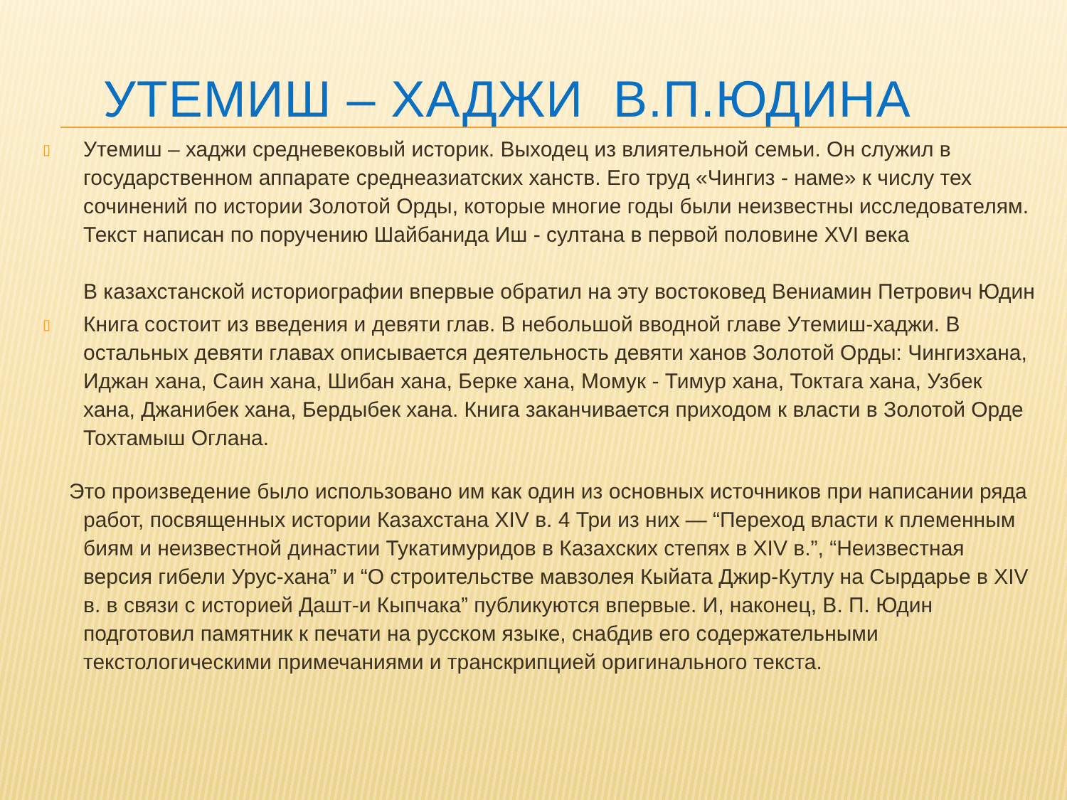УТЕМИШ – ХАДЖИ В.П.ЮДИНА
▯
Утемиш – хаджи средневековый историк. Выходец из влиятельной семьи. Он служил в государственном аппарате среднеазиатских ханств. Его труд «Чингиз - наме» к числу тех сочинений по истории Золотой Орды, которые многие годы были неизвестны исследователям. Текст написан по поручению Шайбанида Иш - султана в первой половине XVI века
В казахстанской историографии впервые обратил на эту востоковед Вениамин Петрович Юдин
▯
Книга состоит из введения и девяти глав. В небольшой вводной главе Утемиш-хаджи. В остальных девяти главах описывается деятельность девяти ханов Золотой Орды: Чингизхана, Иджан хана, Саин хана, Шибан хана, Берке хана, Момук - Тимур хана, Токтага хана, Узбек хана, Джанибек хана, Бердыбек хана. Книга заканчивается приходом к власти в Золотой Орде Тохтамыш Оглана.
Это произведение было использовано им как один из основных источников при написании ряда работ, посвященных истории Казахстана XIV в. 4 Три из них — “Переход власти к племенным биям и неизвестной династии Тукатимуридов в Казахских степях в XIV в.”, “Неизвестная версия гибели Урус-хана” и “О строительстве мавзолея Кыйата Джир-Кутлу на Сырдарье в XIV в. в связи с историей Дашт-и Кыпчака” публикуются впервые. И, наконец, В. П. Юдин подготовил памятник к печати на русском языке, снабдив его содержательными текстологическими примечаниями и транскрипцией оригинального текста.